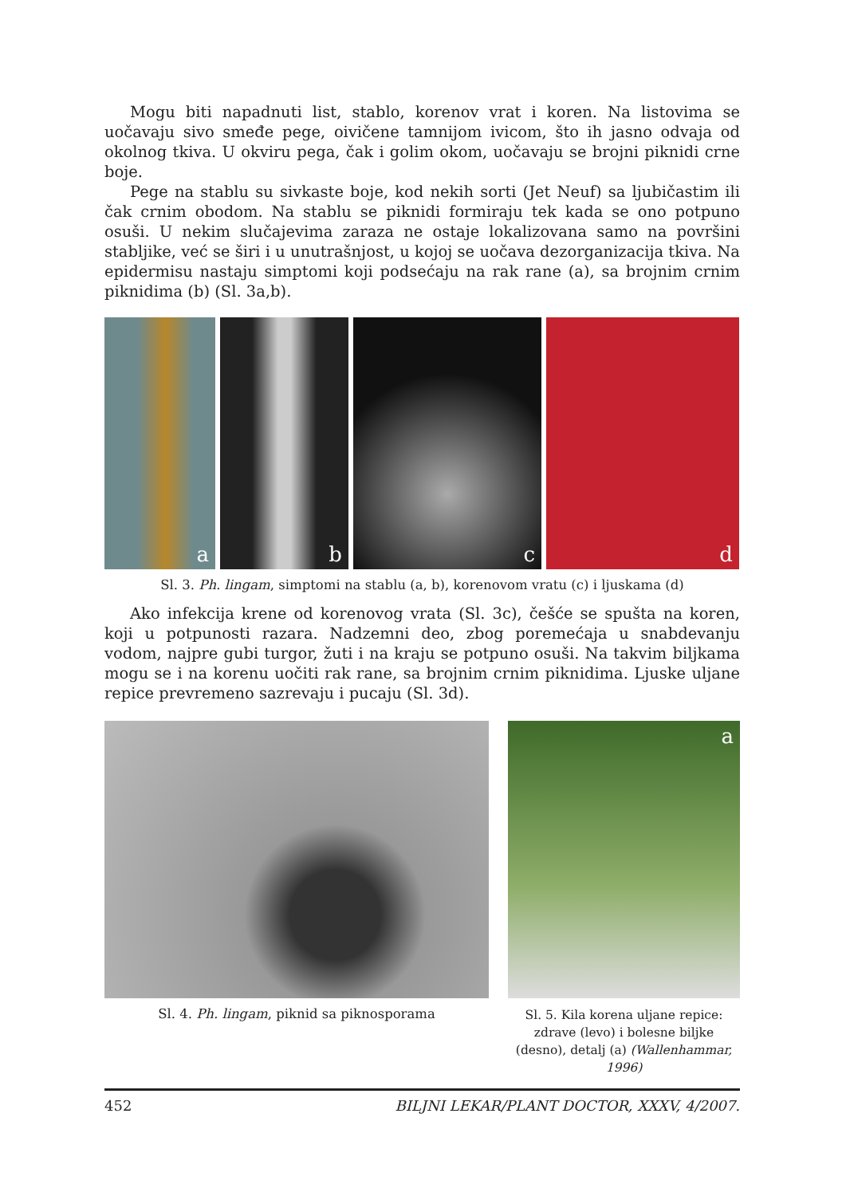Mogu biti napadnuti list, stablo, korenov vrat i koren. Na listovima se uočavaju sivo smeđe pege, oivičene tamnijom ivicom, što ih jasno odvaja od okolnog tkiva. U okviru pega, čak i golim okom, uočavaju se brojni piknidi crne boje.
Pege na stablu su sivkaste boje, kod nekih sorti (Jet Neuf) sa ljubičastim ili čak crnim obodom. Na stablu se piknidi formiraju tek kada se ono potpuno osuši. U nekim slučajevima zaraza ne ostaje lokalizovana samo na površini stabljike, već se širi i u unutrašnjost, u kojoj se uočava dezorganizacija tkiva. Na epidermisu nastaju simptomi koji podsećaju na rak rane (a), sa brojnim crnim piknidima (b) (Sl. 3a,b).
a
b
c
d
Sl. 3. Ph. lingam, simptomi na stablu (a, b), korenovom vratu (c) i ljuskama (d)
Ako infekcija krene od korenovog vrata (Sl. 3c), češće se spušta na koren, koji u potpunosti razara. Nadzemni deo, zbog poremećaja u snabdevanju vodom, najpre gubi turgor, žuti i na kraju se potpuno osuši. Na takvim biljkama mogu se i na korenu uočiti rak rane, sa brojnim crnim piknidima. Ljuske uljane repice prevremeno sazrevaju i pucaju (Sl. 3d).
Sl. 4. Ph. lingam, piknid sa piknosporama
a
Sl. 5. Kila korena uljane repice: zdrave (levo) i bolesne biljke (desno), detalj (a) (Wallenhammar, 1996)
452 BILJNI LEKAR/PLANT DOCTOR, XXXV, 4/2007.